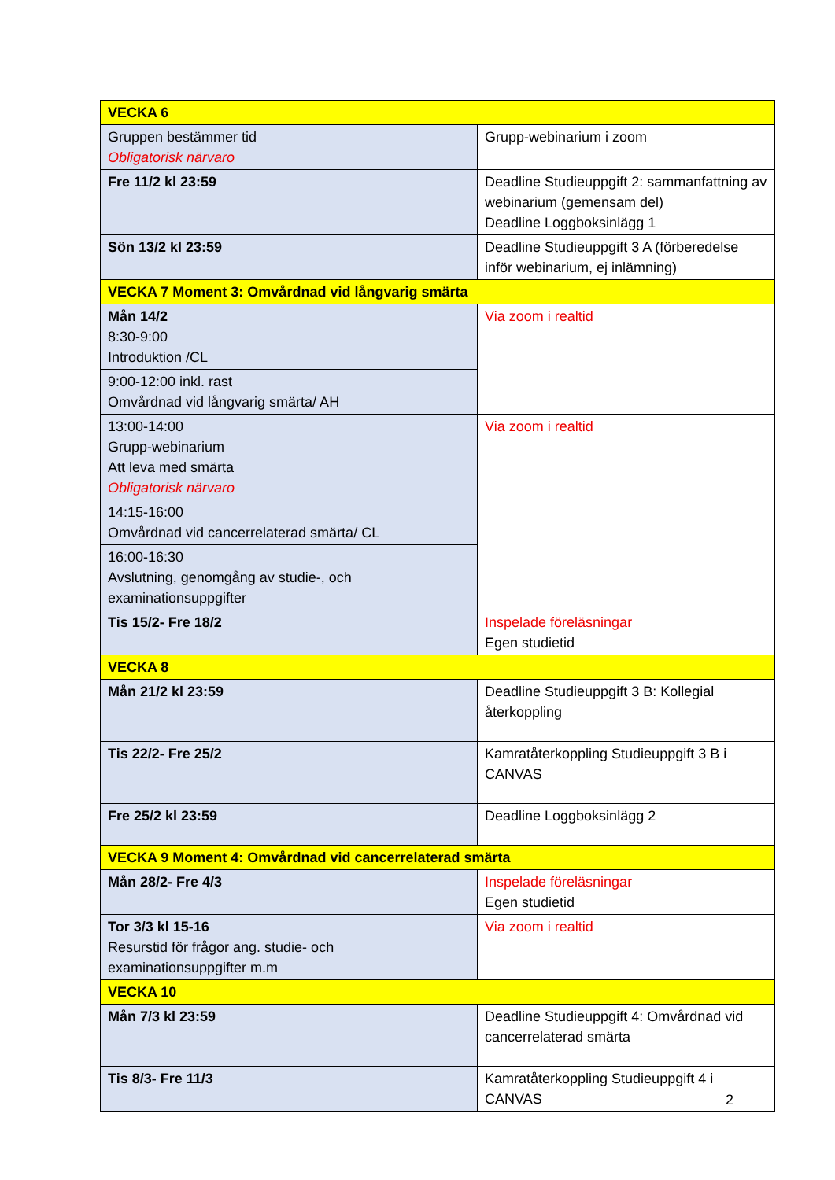| VECKA 6 | |
| Gruppen bestämmer tid Obligatorisk närvaro | Grupp-webinarium i zoom |
| Fre 11/2 kl 23:59 | Deadline Studieuppgift 2: sammanfattning av webinarium (gemensam del) Deadline Loggboksinlägg 1 |
| Sön 13/2 kl 23:59 | Deadline Studieuppgift 3 A (förberedelse inför webinarium, ej inlämning) |
| VECKA 7 Moment 3: Omvårdnad vid långvarig smärta | |
| Mån 14/2 8:30-9:00 Introduktion /CL | Via zoom i realtid |
| 9:00-12:00 inkl. rast Omvårdnad vid långvarig smärta/ AH | |
| 13:00-14:00 Grupp-webinarium Att leva med smärta Obligatorisk närvaro | Via zoom i realtid |
| 14:15-16:00 Omvårdnad vid cancerrelaterad smärta/ CL | |
| 16:00-16:30 Avslutning, genomgång av studie-, och examinationsuppgifter | |
| Tis 15/2- Fre 18/2 | Inspelade föreläsningar Egen studietid |
| VECKA 8 | |
| Mån 21/2 kl 23:59 | Deadline Studieuppgift 3 B: Kollegial återkoppling |
| Tis 22/2- Fre 25/2 | Kamratåterkoppling Studieuppgift 3 B i CANVAS |
| Fre 25/2 kl 23:59 | Deadline Loggboksinlägg 2 |
| VECKA 9 Moment 4: Omvårdnad vid cancerrelaterad smärta | |
| Mån 28/2- Fre 4/3 | Inspelade föreläsningar Egen studietid |
| Tor 3/3 kl 15-16 Resurstid för frågor ang. studie- och examinationsuppgifter m.m | Via zoom i realtid |
| VECKA 10 | |
| Mån 7/3 kl 23:59 | Deadline Studieuppgift 4: Omvårdnad vid cancerrelaterad smärta |
| Tis 8/3- Fre 11/3 | Kamratåterkoppling Studieuppgift 4 i CANVAS |
2